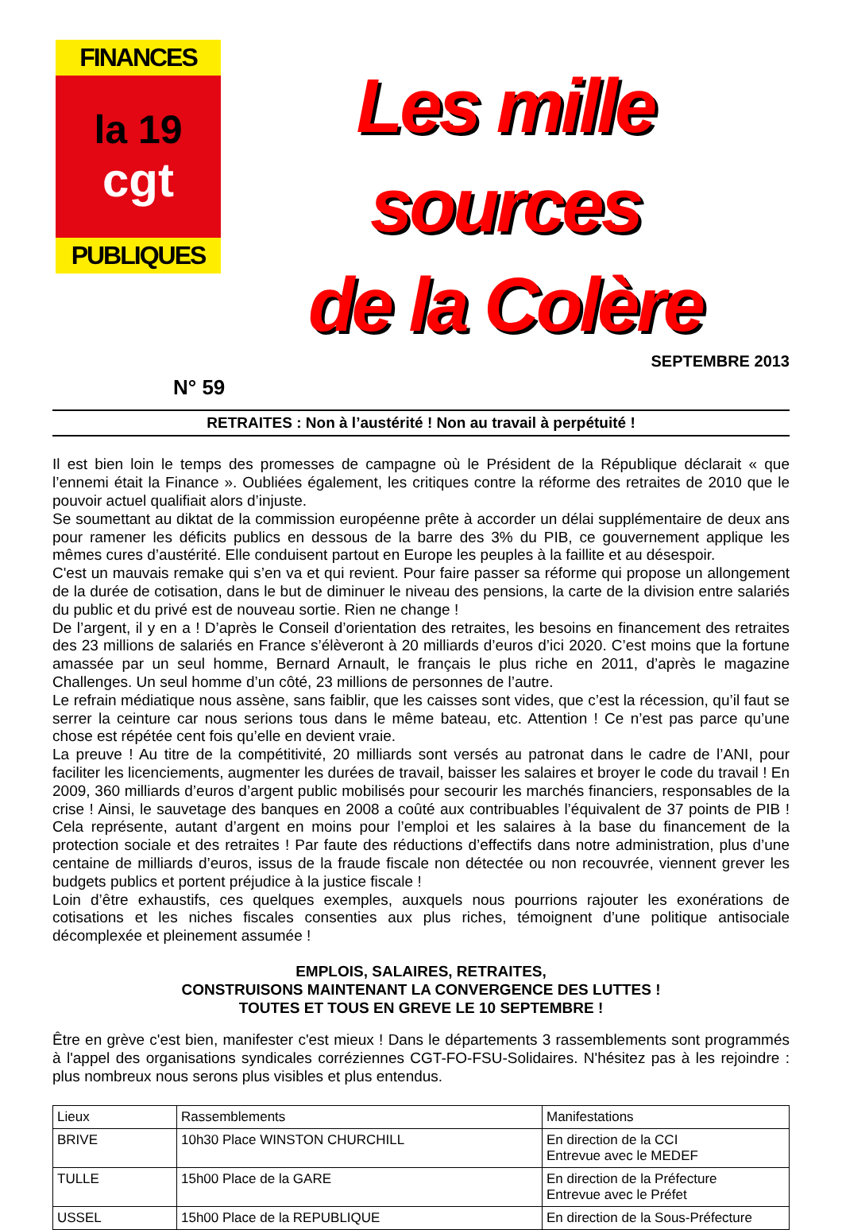FINANCES
la 19
cgt
PUBLIQUES
Les mille sources
de la Colère
SEPTEMBRE 2013
N° 59
RETRAITES : Non à l’austérité ! Non au travail à perpétuité !
Il est bien loin le temps des promesses de campagne où le Président de la République déclarait « que l’ennemi était la Finance ». Oubliées également, les critiques contre la réforme des retraites de 2010 que le pouvoir actuel qualifiait alors d’injuste.
Se soumettant au diktat de la commission européenne prête à accorder un délai supplémentaire de deux ans pour ramener les déficits publics en dessous de la barre des 3% du PIB, ce gouvernement applique les mêmes cures d’austérité. Elle conduisent partout en Europe les peuples à la faillite et au désespoir.
C'est un mauvais remake qui s’en va et qui revient. Pour faire passer sa réforme qui propose un allongement de la durée de cotisation, dans le but de diminuer le niveau des pensions, la carte de la division entre salariés du public et du privé est de nouveau sortie. Rien ne change !
De l’argent, il y en a ! D’après le Conseil d’orientation des retraites, les besoins en financement des retraites des 23 millions de salariés en France s’élèveront à 20 milliards d’euros d’ici 2020. C’est moins que la fortune amassée par un seul homme, Bernard Arnault, le français le plus riche en 2011, d’après le magazine Challenges. Un seul homme d’un côté, 23 millions de personnes de l’autre.
Le refrain médiatique nous assène, sans faiblir, que les caisses sont vides, que c’est la récession, qu’il faut se serrer la ceinture car nous serions tous dans le même bateau, etc. Attention ! Ce n’est pas parce qu’une chose est répétée cent fois qu’elle en devient vraie.
La preuve ! Au titre de la compétitivité, 20 milliards sont versés au patronat dans le cadre de l’ANI, pour faciliter les licenciements, augmenter les durées de travail, baisser les salaires et broyer le code du travail ! En 2009, 360 milliards d’euros d’argent public mobilisés pour secourir les marchés financiers, responsables de la crise ! Ainsi, le sauvetage des banques en 2008 a coûté aux contribuables l’équivalent de 37 points de PIB ! Cela représente, autant d’argent en moins pour l’emploi et les salaires à la base du financement de la protection sociale et des retraites ! Par faute des réductions d’effectifs dans notre administration, plus d’une centaine de milliards d’euros, issus de la fraude fiscale non détectée ou non recouvrée, viennent grever les budgets publics et portent préjudice à la justice fiscale !
Loin d’être exhaustifs, ces quelques exemples, auxquels nous pourrions rajouter les exonérations de cotisations et les niches fiscales consenties aux plus riches, témoignent d’une politique antisociale décomplexée et pleinement assumée !
EMPLOIS, SALAIRES, RETRAITES,
CONSTRUISONS MAINTENANT LA CONVERGENCE DES LUTTES !
TOUTES ET TOUS EN GREVE LE 10 SEPTEMBRE !
Être en grève c'est bien, manifester c'est mieux ! Dans le départements 3 rassemblements sont programmés à l'appel des organisations syndicales corréziennes CGT-FO-FSU-Solidaires. N'hésitez pas à les rejoindre : plus nombreux nous serons plus visibles et plus entendus.
| Lieux | Rassemblements | Manifestations |
| BRIVE | 10h30 Place WINSTON CHURCHILL | En direction de la CCI Entrevue avec le MEDEF |
| TULLE | 15h00 Place de la GARE | En direction de la Préfecture Entrevue avec le Préfet |
| USSEL | 15h00 Place de la REPUBLIQUE | En direction de la Sous-Préfecture |